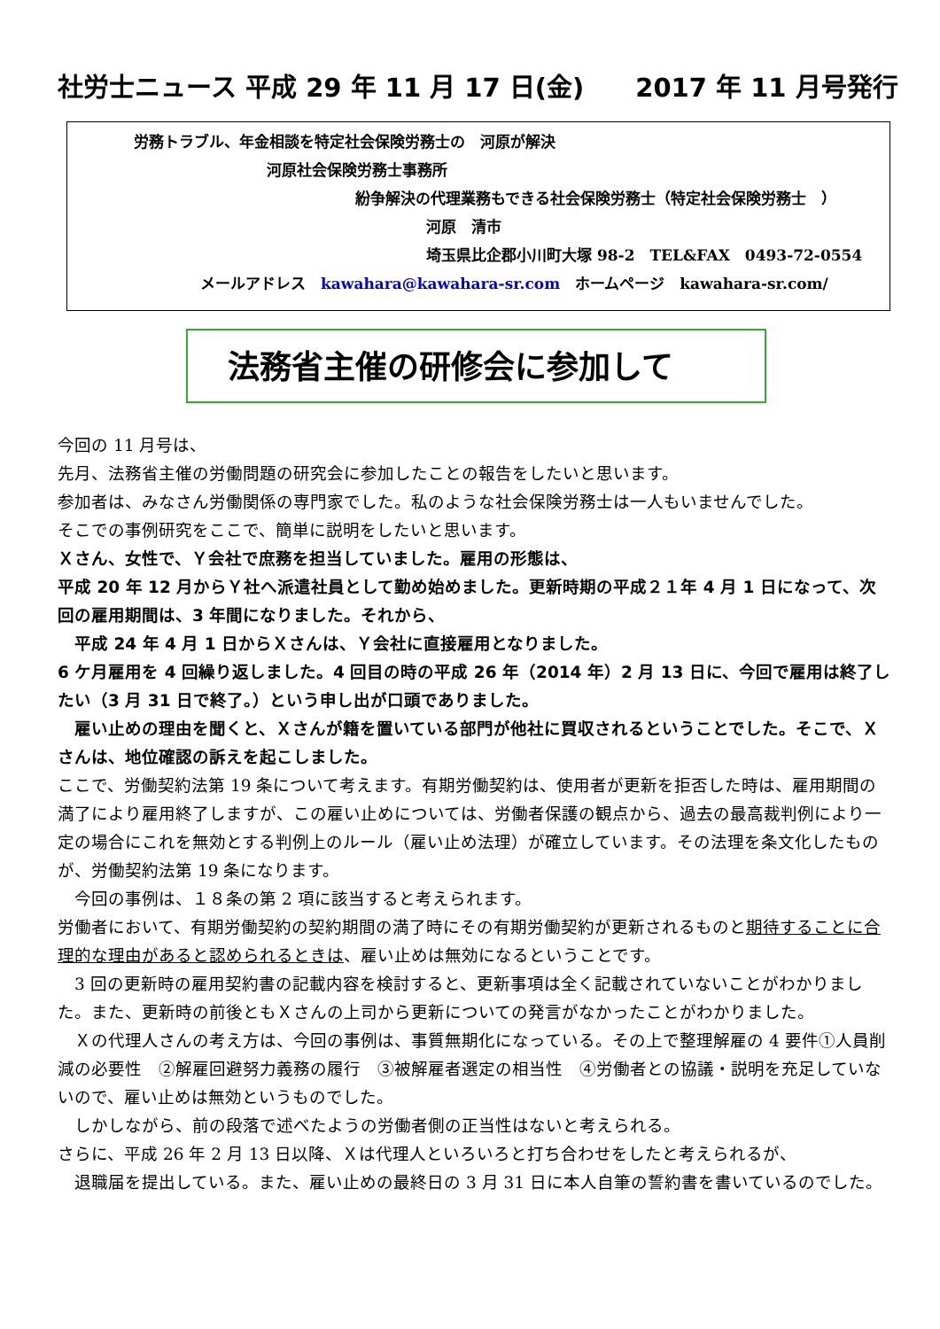社労士ニュース 平成 29 年 11 月 17 日(金)　　2017 年 11 月号発行
労務トラブル、年金相談を特定社会保険労務士の　河原が解決
河原社会保険労務士事務所
紛争解決の代理業務もできる社会保険労務士（特定社会保険労務士　）
河原　清市
埼玉県比企郡小川町大塚 98-2　TEL&FAX　0493-72-0554
メールアドレス　kawahara@kawahara-sr.com　ホームページ　kawahara-sr.com/
法務省主催の研修会に参加して
今回の 11 月号は、
先月、法務省主催の労働問題の研究会に参加したことの報告をしたいと思います。
参加者は、みなさん労働関係の専門家でした。私のような社会保険労務士は一人もいませんでした。
そこでの事例研究をここで、簡単に説明をしたいと思います。
Ｘさん、女性で、Ｙ会社で庶務を担当していました。雇用の形態は、
平成 20 年 12 月からＹ社へ派遣社員として勤め始めました。更新時期の平成２１年 4 月 1 日になって、次回の雇用期間は、3 年間になりました。それから、
　平成 24 年 4 月 1 日からＸさんは、Ｙ会社に直接雇用となりました。
6 ケ月雇用を 4 回繰り返しました。4 回目の時の平成 26 年（2014 年）2 月 13 日に、今回で雇用は終了したい（3 月 31 日で終了。）という申し出が口頭でありました。
　雇い止めの理由を聞くと、Ｘさんが籍を置いている部門が他社に買収されるということでした。そこで、Ｘさんは、地位確認の訴えを起こしました。
ここで、労働契約法第 19 条について考えます。有期労働契約は、使用者が更新を拒否した時は、雇用期間の満了により雇用終了しますが、この雇い止めについては、労働者保護の観点から、過去の最高裁判例により一定の場合にこれを無効とする判例上のルール（雇い止め法理）が確立しています。その法理を条文化したものが、労働契約法第 19 条になります。
　今回の事例は、１８条の第 2 項に該当すると考えられます。
労働者において、有期労働契約の契約期間の満了時にその有期労働契約が更新されるものと期待することに合理的な理由があると認められるときは、雇い止めは無効になるということです。
　3 回の更新時の雇用契約書の記載内容を検討すると、更新事項は全く記載されていないことがわかりました。また、更新時の前後ともＸさんの上司から更新についての発言がなかったことがわかりました。
　Ｘの代理人さんの考え方は、今回の事例は、事質無期化になっている。その上で整理解雇の 4 要件①人員削減の必要性　②解雇回避努力義務の履行　③被解雇者選定の相当性　④労働者との協議・説明を充足していないので、雇い止めは無効というものでした。
　しかしながら、前の段落で述べたようの労働者側の正当性はないと考えられる。
さらに、平成 26 年 2 月 13 日以降、Ｘは代理人といろいろと打ち合わせをしたと考えられるが、
　退職届を提出している。また、雇い止めの最終日の 3 月 31 日に本人自筆の誓約書を書いているのでした。